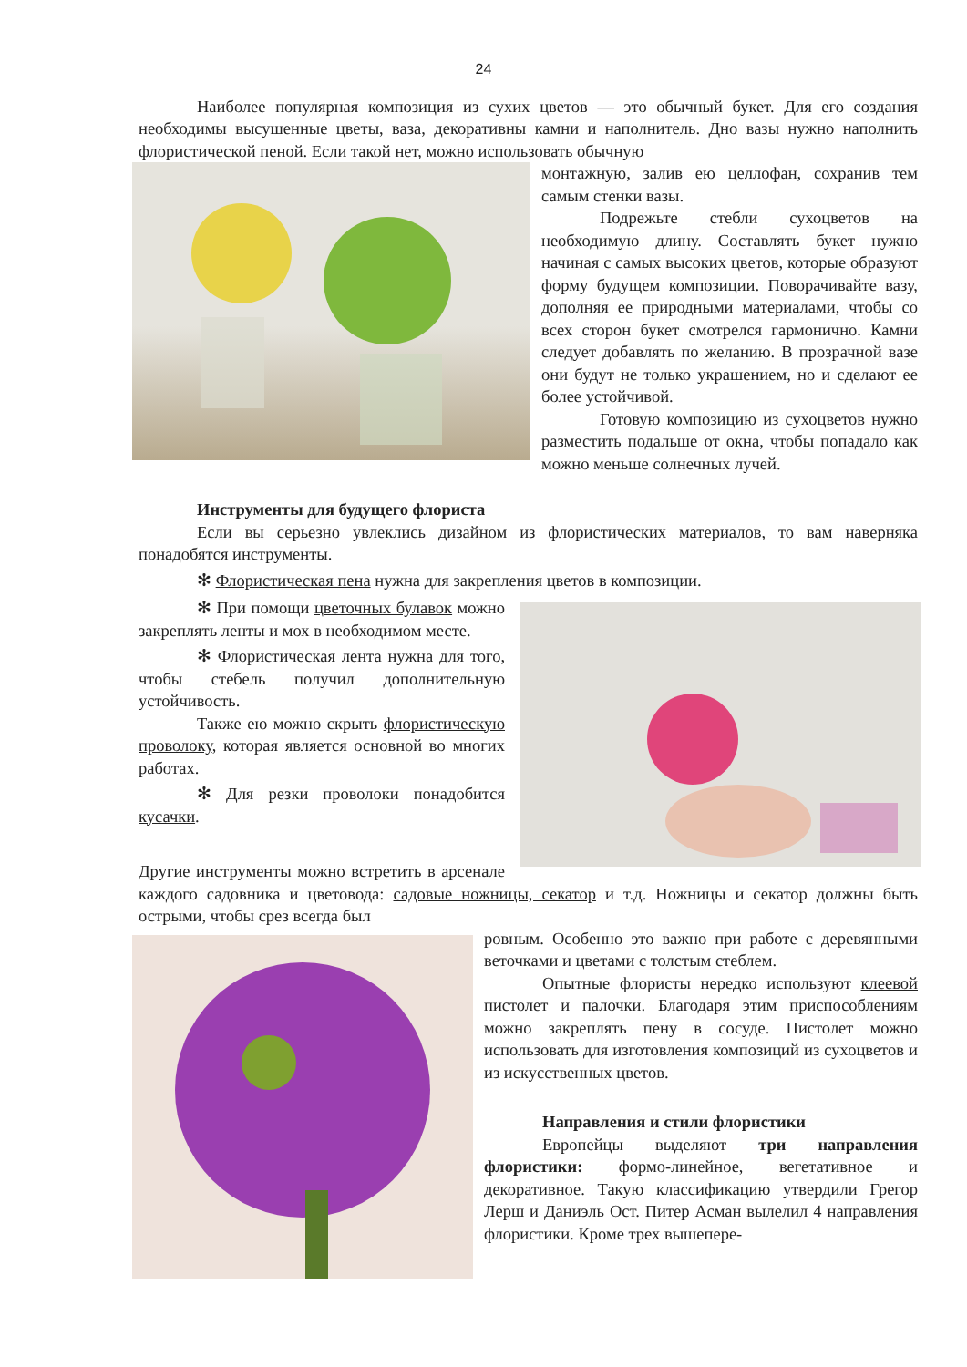24
Наиболее популярная композиция из сухих цветов — это обычный букет. Для его создания необходимы высушенные цветы, ваза, декоративны камни и наполнитель. Дно вазы нужно наполнить флористической пеной. Если такой нет, можно использовать обычную
монтажную, залив ею целлофан, сохранив тем самым стенки вазы.
Подрежьте стебли сухоцветов на необходимую длину. Составлять букет нужно начиная с самых высоких цветов, которые образуют форму будущем композиции. Поворачивайте вазу, дополняя ее природными материалами, чтобы со всех сторон букет смотрелся гармонично. Камни следует добавлять по желанию. В прозрачной вазе они будут не только украшением, но и сделают ее более устойчивой.
Готовую композицию из сухоцветов нужно разместить подальше от окна, чтобы попадало как можно меньше солнечных лучей.
Инструменты для будущего флориста
Если вы серьезно увлеклись дизайном из флористических материалов, то вам наверняка понадобятся инструменты.
✻ Флористическая пена нужна для закрепления цветов в композиции.
✻ При помощи цветочных булавок можно закреплять ленты и мох в необходимом месте.
✻ Флористическая лента нужна для того, чтобы стебель получил дополнительную устойчивость.
Также ею можно скрыть флористическую проволоку, которая является основной во многих работах.
✻ Для резки проволоки понадобится кусачки.
Другие инструменты можно встретить в арсенале каждого садовника и цветовода: садовые ножницы, секатор и т.д. Ножницы и секатор должны быть острыми, чтобы срез всегда был
ровным. Особенно это важно при работе с деревянными веточками и цветами с толстым стеблем.
Опытные флористы нередко используют клеевой пистолет и палочки. Благодаря этим приспособлениям можно закреплять пену в сосуде. Пистолет можно использовать для изготовления композиций из сухоцветов и из искусственных цветов.
Направления и стили флористики
Европейцы выделяют три направления флористики: формо-линейное, вегетативное и декоративное. Такую классификацию утвердили Грегор Лерш и Даниэль Ост. Питер Асман вылелил 4 направления флористики. Кроме трех вышепере-